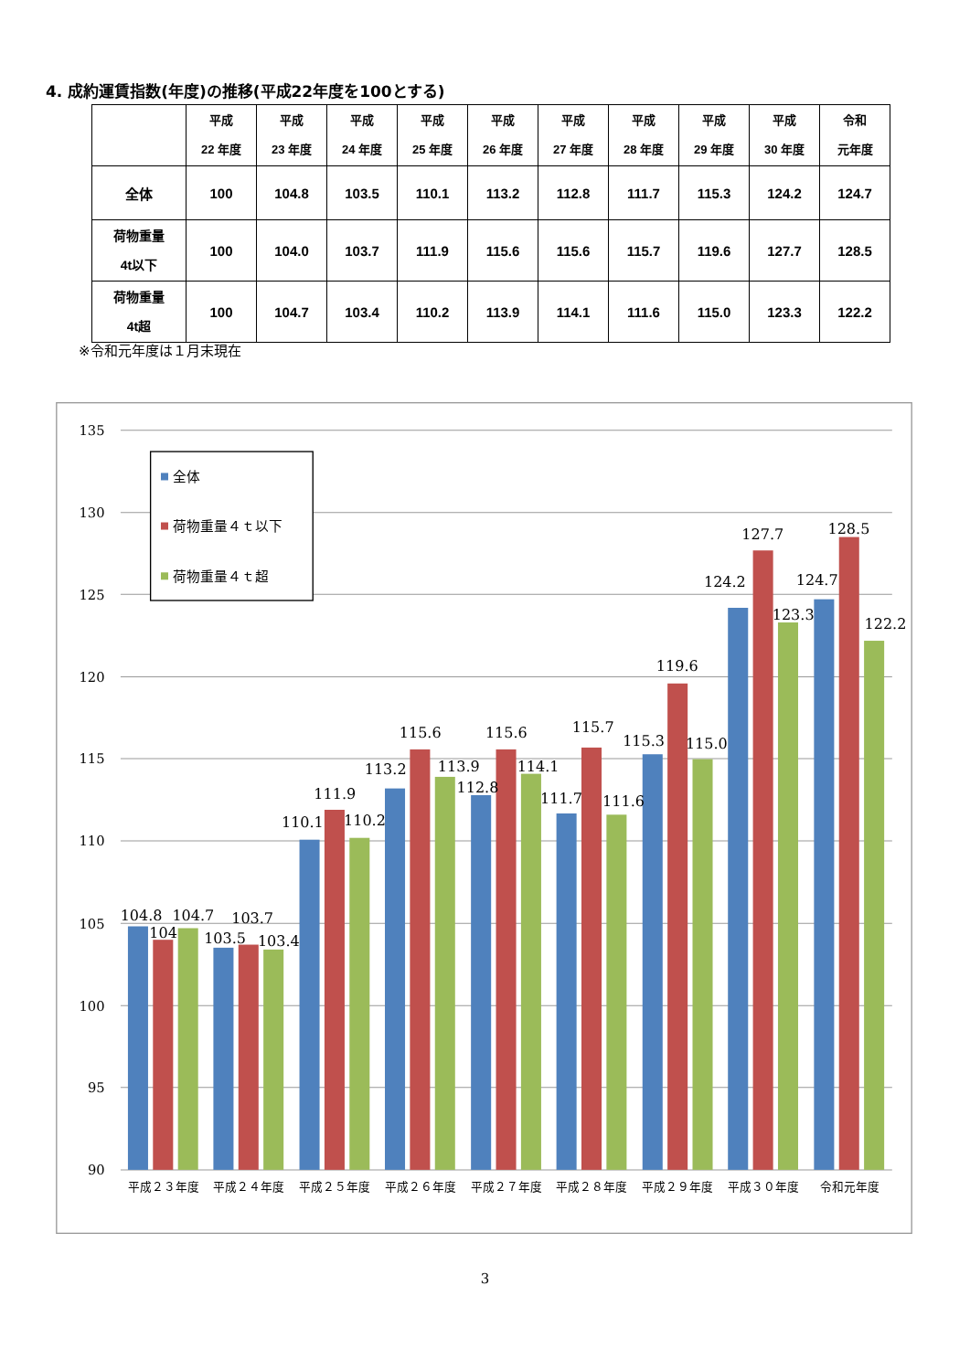4. 成約運賃指数(年度)の推移(平成22年度を100とする)
| | 平成 22 年度 | 平成 23 年度 | 平成 24 年度 | 平成 25 年度 | 平成 26 年度 | 平成 27 年度 | 平成 28 年度 | 平成 29 年度 | 平成 30 年度 | 令和 元年度 |
| --- | --- | --- | --- | --- | --- | --- | --- | --- | --- | --- |
| 全体 | 100 | 104.8 | 103.5 | 110.1 | 113.2 | 112.8 | 111.7 | 115.3 | 124.2 | 124.7 |
| 荷物重量 4t以下 | 100 | 104.0 | 103.7 | 111.9 | 115.6 | 115.6 | 115.7 | 119.6 | 127.7 | 128.5 |
| 荷物重量 4t超 | 100 | 104.7 | 103.4 | 110.2 | 113.9 | 114.1 | 111.6 | 115.0 | 123.3 | 122.2 |
※令和元年度は１月末現在
135
130
125
120
115
110
105
100
95
90
104.8
104
104.7
103.5
103.7
103.4
110.1
111.9
110.2
113.2
115.6
113.9
112.8
115.6
114.1
111.7
115.7
111.6
115.3
119.6
115.0
124.2
127.7
123.3
124.7
128.5
122.2
全体
荷物重量４ｔ以下
荷物重量４ｔ超
平成２３年度
平成２４年度
平成２５年度
平成２６年度
平成２７年度
平成２８年度
平成２９年度
平成３０年度
令和元年度
3